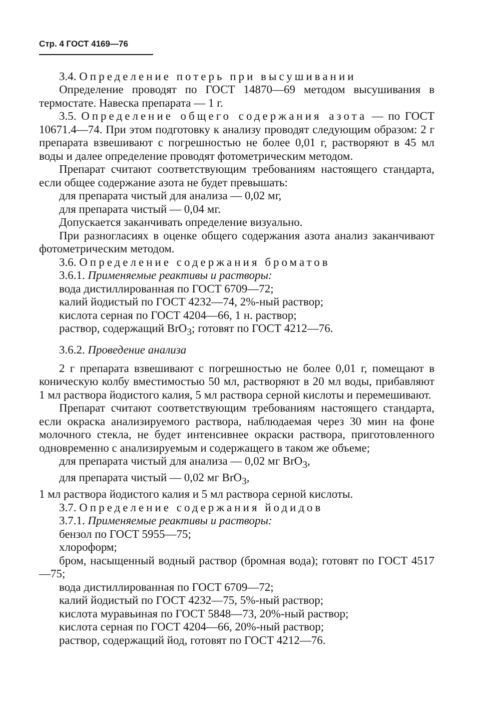Стр. 4 ГОСТ 4169—76
3.4. Определение потерь при высушивании
Определение проводят по ГОСТ 14870—69 методом высушивания в термостате. Навеска препарата — 1 г.
3.5. Определение общего содержания азота — по ГОСТ 10671.4—74. При этом подготовку к анализу проводят следующим образом: 2 г препарата взвешивают с погрешностью не более 0,01 г, растворяют в 45 мл воды и далее определение проводят фотометрическим методом.
Препарат считают соответствующим требованиям настоящего стандарта, если общее содержание азота не будет превышать:
для препарата чистый для анализа — 0,02 мг,
для препарата чистый — 0,04 мг.
Допускается заканчивать определение визуально.
При разногласиях в оценке общего содержания азота анализ заканчивают фотометрическим методом.
3.6. Определение содержания броматов
3.6.1. Применяемые реактивы и растворы:
вода дистиллированная по ГОСТ 6709—72;
калий йодистый по ГОСТ 4232—74, 2%-ный раствор;
кислота серная по ГОСТ 4204—66, 1 н. раствор;
раствор, содержащий BrO<sub>3</sub>; готовят по ГОСТ 4212—76.
3.6.2. Проведение анализа
2 г препарата взвешивают с погрешностью не более 0,01 г, помещают в коническую колбу вместимостью 50 мл, растворяют в 20 мл воды, прибавляют 1 мл раствора йодистого калия, 5 мл раствора серной кислоты и перемешивают.
Препарат считают соответствующим требованиям настоящего стандарта, если окраска анализируемого раствора, наблюдаемая через 30 мин на фоне молочного стекла, не будет интенсивнее окраски раствора, приготовленного одновременно с анализируемым и содержащего в таком же объеме;
для препарата чистый для анализа — 0,02 мг BrO<sub>3</sub>,
для препарата чистый — 0,02 мг BrO<sub>3</sub>,
1 мл раствора йодистого калия и 5 мл раствора серной кислоты.
3.7. Определение содержания йодидов
3.7.1. Применяемые реактивы и растворы:
бензол по ГОСТ 5955—75;
хлороформ;
бром, насыщенный водный раствор (бромная вода); готовят по ГОСТ 4517—75;
вода дистиллированная по ГОСТ 6709—72;
калий йодистый по ГОСТ 4232—75, 5%-ный раствор;
кислота муравьиная по ГОСТ 5848—73, 20%-ный раствор;
кислота серная по ГОСТ 4204—66, 20%-ный раствор;
раствор, содержащий йод, готовят по ГОСТ 4212—76.